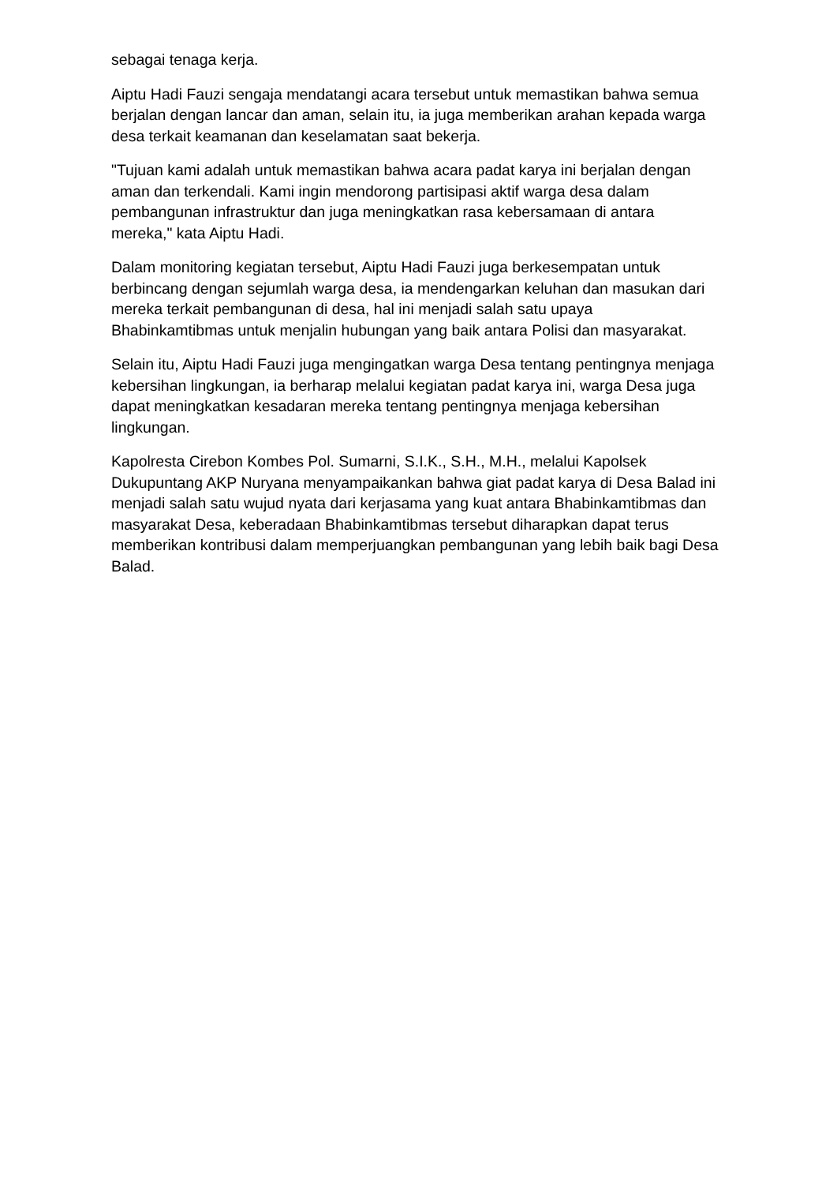sebagai tenaga kerja.
Aiptu Hadi Fauzi sengaja mendatangi acara tersebut untuk memastikan bahwa semua berjalan dengan lancar dan aman, selain itu, ia juga memberikan arahan kepada warga desa terkait keamanan dan keselamatan saat bekerja.
"Tujuan kami adalah untuk memastikan bahwa acara padat karya ini berjalan dengan aman dan terkendali. Kami ingin mendorong partisipasi aktif warga desa dalam pembangunan infrastruktur dan juga meningkatkan rasa kebersamaan di antara mereka," kata Aiptu Hadi.
Dalam monitoring kegiatan tersebut, Aiptu Hadi Fauzi juga berkesempatan untuk berbincang dengan sejumlah warga desa, ia mendengarkan keluhan dan masukan dari mereka terkait pembangunan di desa, hal ini menjadi salah satu upaya Bhabinkamtibmas untuk menjalin hubungan yang baik antara Polisi dan masyarakat.
Selain itu, Aiptu Hadi Fauzi juga mengingatkan warga Desa tentang pentingnya menjaga kebersihan lingkungan, ia berharap melalui kegiatan padat karya ini, warga Desa juga dapat meningkatkan kesadaran mereka tentang pentingnya menjaga kebersihan lingkungan.
Kapolresta Cirebon Kombes Pol. Sumarni, S.I.K., S.H., M.H., melalui Kapolsek Dukupuntang AKP Nuryana menyampaikankan bahwa giat padat karya di Desa Balad ini menjadi salah satu wujud nyata dari kerjasama yang kuat antara Bhabinkamtibmas dan masyarakat Desa, keberadaan Bhabinkamtibmas tersebut diharapkan dapat terus memberikan kontribusi dalam memperjuangkan pembangunan yang lebih baik bagi Desa Balad.